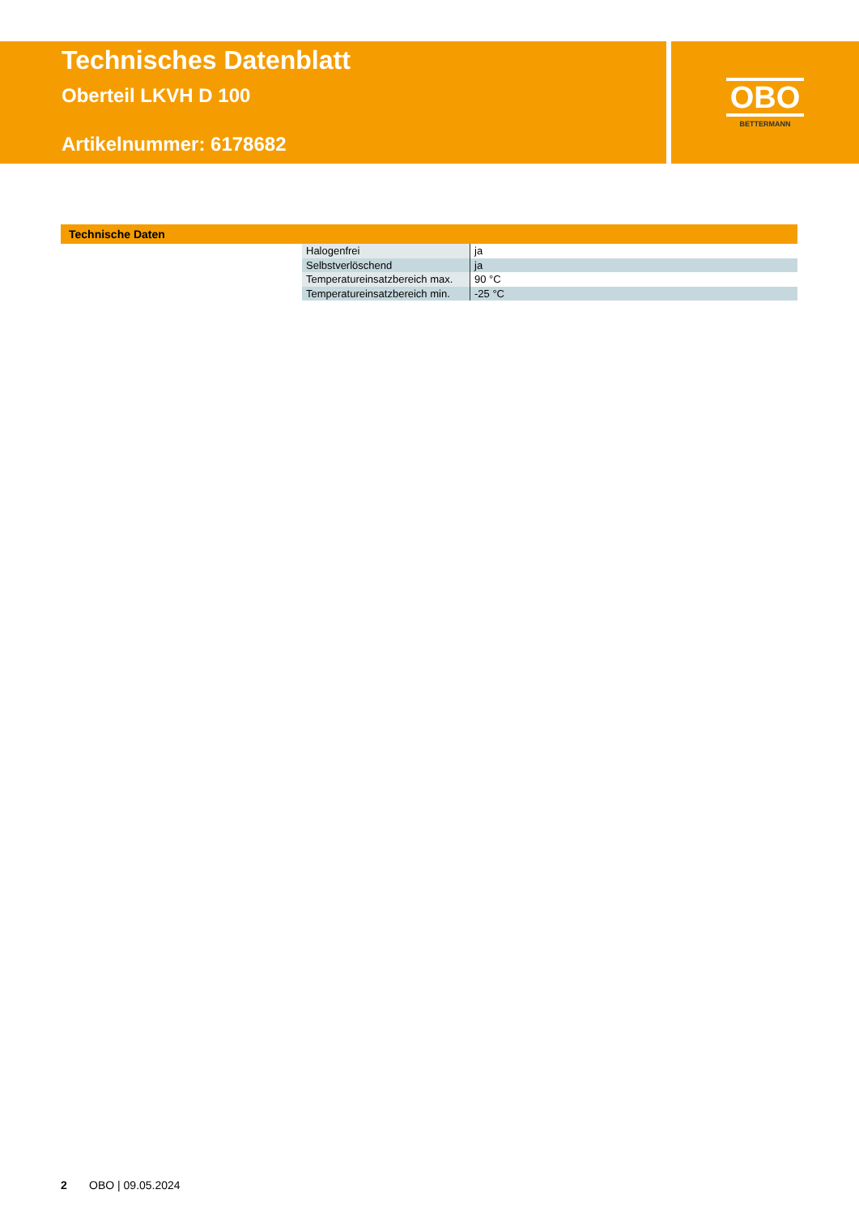Technisches Datenblatt
Oberteil LKVH D 100
Artikelnummer: 6178682
OBO
BETTERMANN
Technische Daten
| Halogenfrei | ja |
| Selbstverlöschend | ja |
| Temperatureinsatzbereich max. | 90 °C |
| Temperatureinsatzbereich min. | -25 °C |
2 OBO | 09.05.2024